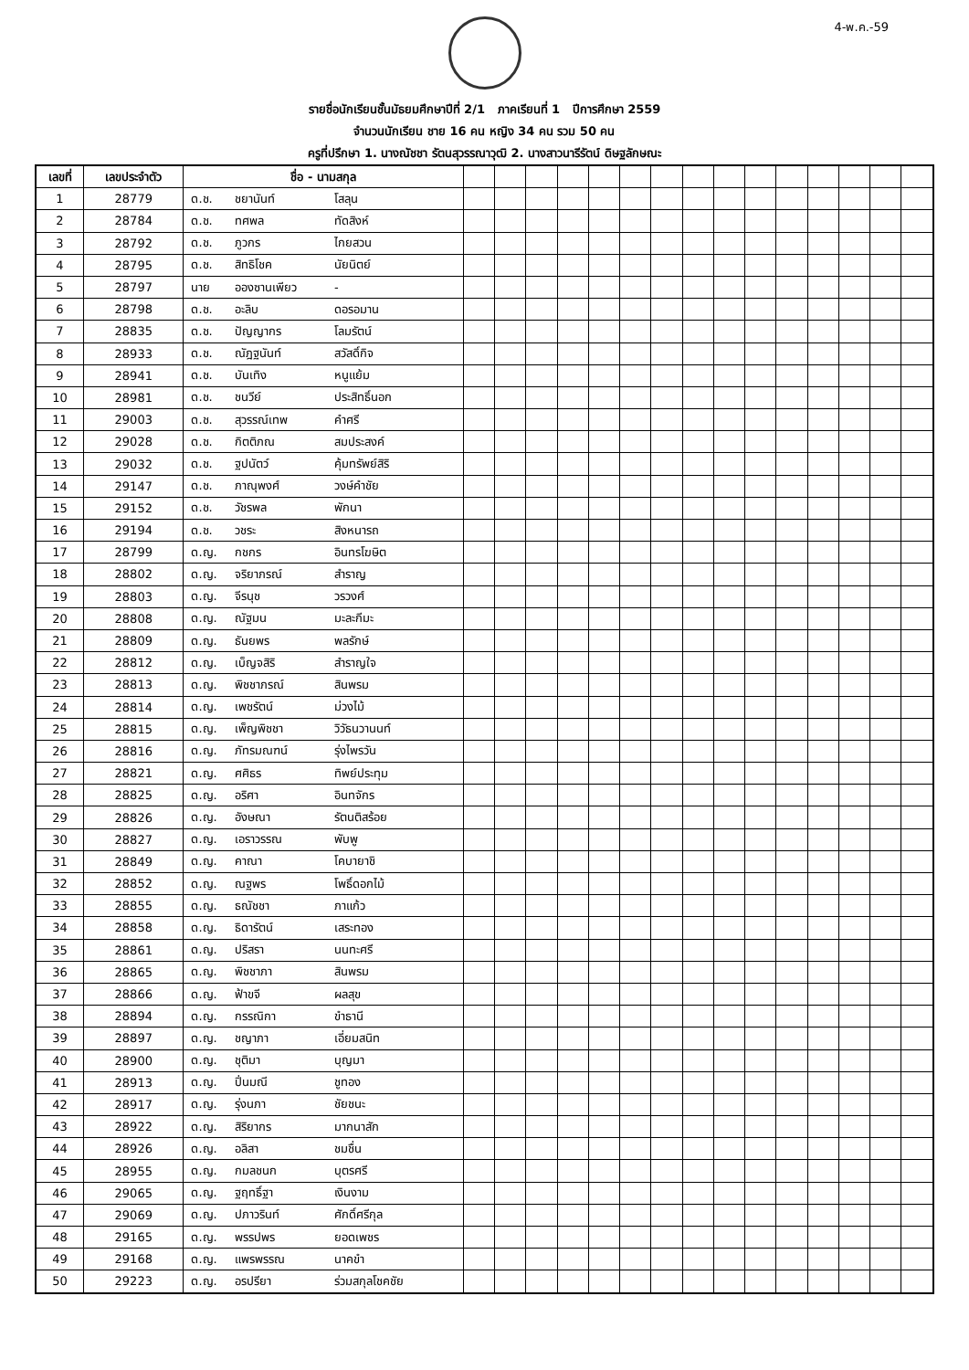4-พ.ค.-59
รายชื่อนักเรียนชั้นมัธยมศึกษาปีที่ 2/1 ภาคเรียนที่ 1 ปีการศึกษา 2559
จำนวนนักเรียน ชาย 16 คน หญิง 34 คน รวม 50 คน
ครูที่ปรึกษา 1. นางณัชชา รัตนสุวรรณาวุฒิ 2. นางสาวนารีรัตน์ ดิษฐลักษณะ
| เลขที่ | เลขประจำตัว | ชื่อ - นามสกุล | | | | | | | | | | | | | | | | | |
| --- | --- | --- | --- | --- | --- | --- | --- | --- | --- | --- | --- | --- | --- | --- | --- | --- | --- | --- | --- |
| 1 | 28779 | ด.ช. | ชยานันท์ | โสลุน | | | | | | | | | | | | | | | |
| 2 | 28784 | ด.ช. | ทศพล | ทัดสิงห์ | | | | | | | | | | | | | | | |
| 3 | 28792 | ด.ช. | ภูวกร | ไกยสวน | | | | | | | | | | | | | | | |
| 4 | 28795 | ด.ช. | สิทธิโชค | นัยนิตย์ | | | | | | | | | | | | | | | |
| 5 | 28797 | นาย | อองซานเพียว | - | | | | | | | | | | | | | | | |
| 6 | 28798 | ด.ช. | อะลิบ | ดอรอมาน | | | | | | | | | | | | | | | |
| 7 | 28835 | ด.ช. | ปัญญากร | โลมรัตน์ | | | | | | | | | | | | | | | |
| 8 | 28933 | ด.ช. | ณัฎฐนันท์ | สวัสดิ์กิจ | | | | | | | | | | | | | | | |
| 9 | 28941 | ด.ช. | บันเทิง | หนูแย้ม | | | | | | | | | | | | | | | |
| 10 | 28981 | ด.ช. | ชนวีย์ | ประสิทธิ์นอก | | | | | | | | | | | | | | | |
| 11 | 29003 | ด.ช. | สุวรรณ์เทพ | คำศรี | | | | | | | | | | | | | | | |
| 12 | 29028 | ด.ช. | กิตติภณ | สมประสงค์ | | | | | | | | | | | | | | | |
| 13 | 29032 | ด.ช. | ฐปนัตว์ | คุ้มทรัพย์สิริ | | | | | | | | | | | | | | | |
| 14 | 29147 | ด.ช. | ภาณุพงศ์ | วงษ์คำชัย | | | | | | | | | | | | | | | |
| 15 | 29152 | ด.ช. | วัชรพล | พักนา | | | | | | | | | | | | | | | |
| 16 | 29194 | ด.ช. | วชระ | สิงหนารถ | | | | | | | | | | | | | | | |
| 17 | 28799 | ด.ญ. | กชกร | อินทรโฆษิต | | | | | | | | | | | | | | | |
| 18 | 28802 | ด.ญ. | จริยาภรณ์ | สำราญ | | | | | | | | | | | | | | | |
| 19 | 28803 | ด.ญ. | จีรนุช | วรวงศ์ | | | | | | | | | | | | | | | |
| 20 | 28808 | ด.ญ. | ณัฐมน | มะละกีมะ | | | | | | | | | | | | | | | |
| 21 | 28809 | ด.ญ. | ธันยพร | พลรักษ์ | | | | | | | | | | | | | | | |
| 22 | 28812 | ด.ญ. | เบ็ญจสิริ | สำราญใจ | | | | | | | | | | | | | | | |
| 23 | 28813 | ด.ญ. | พิชชาภรณ์ | สินพรม | | | | | | | | | | | | | | | |
| 24 | 28814 | ด.ญ. | เพชรัตน์ | ม่วงไม้ | | | | | | | | | | | | | | | |
| 25 | 28815 | ด.ญ. | เพ็ญพิชชา | วิวัธนวานนท์ | | | | | | | | | | | | | | | |
| 26 | 28816 | ด.ญ. | ภัทรมณฑน์ | รุ่งไพรวัน | | | | | | | | | | | | | | | |
| 27 | 28821 | ด.ญ. | ศศิธร | ทิพย์ประทุม | | | | | | | | | | | | | | | |
| 28 | 28825 | ด.ญ. | อริศา | อินทจักร | | | | | | | | | | | | | | | |
| 29 | 28826 | ด.ญ. | อังษณา | รัตนติสร้อย | | | | | | | | | | | | | | | |
| 30 | 28827 | ด.ญ. | เอราวรรณ | พับพู | | | | | | | | | | | | | | | |
| 31 | 28849 | ด.ญ. | คาณา | โคบายาชิ | | | | | | | | | | | | | | | |
| 32 | 28852 | ด.ญ. | ณฐพร | โพธิ์ดอกไม้ | | | | | | | | | | | | | | | |
| 33 | 28855 | ด.ญ. | ธณัชชา | ภาแก้ว | | | | | | | | | | | | | | | |
| 34 | 28858 | ด.ญ. | ธิดารัตน์ | เสระทอง | | | | | | | | | | | | | | | |
| 35 | 28861 | ด.ญ. | ปริสรา | นนทะศรี | | | | | | | | | | | | | | | |
| 36 | 28865 | ด.ญ. | พิชชาภา | สินพรม | | | | | | | | | | | | | | | |
| 37 | 28866 | ด.ญ. | ฟ้าขจี | ผลสุข | | | | | | | | | | | | | | | |
| 38 | 28894 | ด.ญ. | กรรณิกา | ขำธานี | | | | | | | | | | | | | | | |
| 39 | 28897 | ด.ญ. | ชญาภา | เอี่ยมสนิท | | | | | | | | | | | | | | | |
| 40 | 28900 | ด.ญ. | ชุติมา | บุญมา | | | | | | | | | | | | | | | |
| 41 | 28913 | ด.ญ. | ปิ่นมณี | ชูทอง | | | | | | | | | | | | | | | |
| 42 | 28917 | ด.ญ. | รุ่งนภา | ชัยชนะ | | | | | | | | | | | | | | | |
| 43 | 28922 | ด.ญ. | สิริยากร | มากนาสัก | | | | | | | | | | | | | | | |
| 44 | 28926 | ด.ญ. | อลิสา | ชมชื่น | | | | | | | | | | | | | | | |
| 45 | 28955 | ด.ญ. | กมลชนก | บุตรศรี | | | | | | | | | | | | | | | |
| 46 | 29065 | ด.ญ. | ฐฤทธิ์ฐา | เงินงาม | | | | | | | | | | | | | | | |
| 47 | 29069 | ด.ญ. | ปภาวรินท์ | ศักดิ์ศรีกุล | | | | | | | | | | | | | | | |
| 48 | 29165 | ด.ญ. | พรรปพร | ยอดเพชร | | | | | | | | | | | | | | | |
| 49 | 29168 | ด.ญ. | แพรพรรณ | นาคขำ | | | | | | | | | | | | | | | |
| 50 | 29223 | ด.ญ. | อรปรียา | ร่วมสกุลโชคชัย | | | | | | | | | | | | | | | |